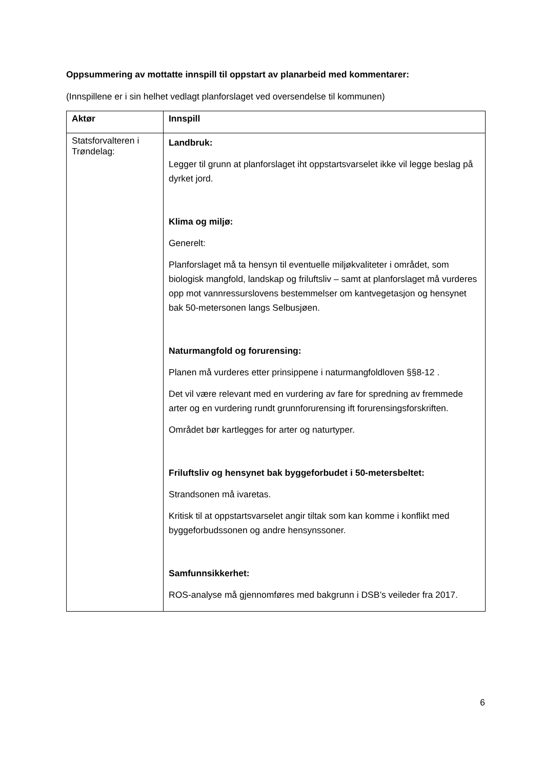Oppsummering av mottatte innspill til oppstart av planarbeid med kommentarer:
(Innspillene er i sin helhet vedlagt planforslaget ved oversendelse til kommunen)
| Aktør | Innspill |
| --- | --- |
| Statsforvalteren i Trøndelag: | Landbruk: Legger til grunn at planforslaget iht oppstartsvarselet ikke vil legge beslag på dyrket jord. Klima og miljø: Generelt: Planforslaget må ta hensyn til eventuelle miljøkvaliteter i området, som biologisk mangfold, landskap og friluftsliv – samt at planforslaget må vurderes opp mot vannressurslovens bestemmelser om kantvegetasjon og hensynet bak 50-metersonen langs Selbusjøen. Naturmangfold og forurensing: Planen må vurderes etter prinsippene i naturmangfoldloven §§8-12 . Det vil være relevant med en vurdering av fare for spredning av fremmede arter og en vurdering rundt grunnforurensing ift forurensingsforskriften. Området bør kartlegges for arter og naturtyper. Friluftsliv og hensynet bak byggeforbudet i 50-metersbeltet: Strandsonen må ivaretas. Kritisk til at oppstartsvarselet angir tiltak som kan komme i konflikt med byggeforbudssonen og andre hensynssoner. Samfunnsikkerhet: ROS-analyse må gjennomføres med bakgrunn i DSB’s veileder fra 2017. |
6